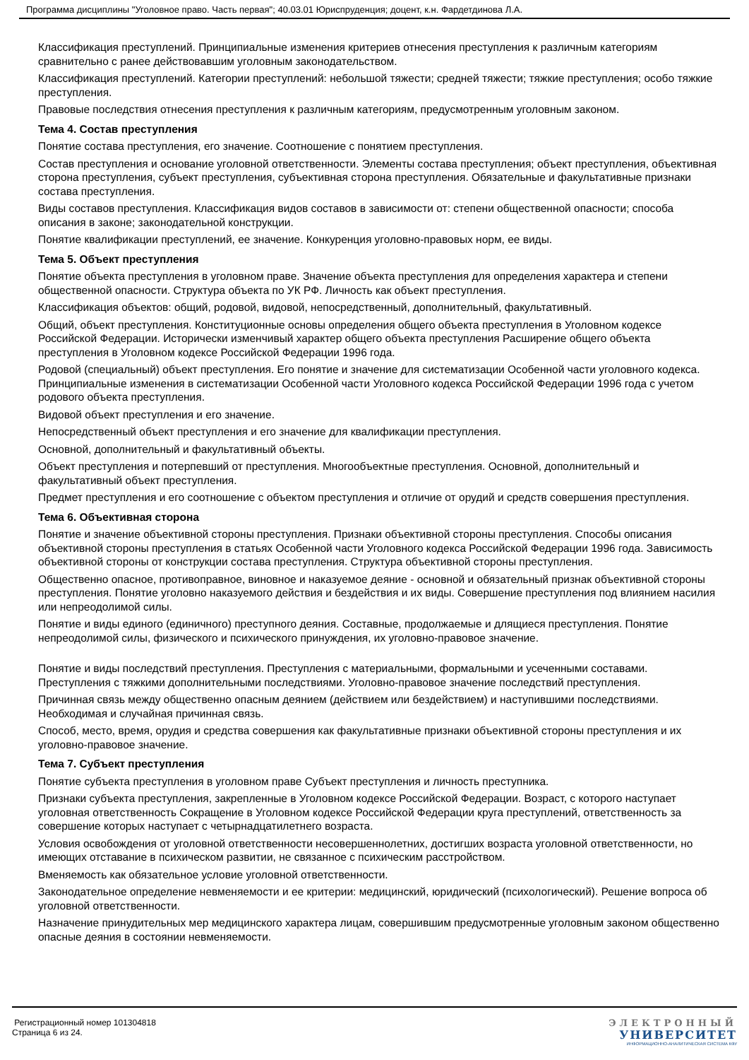Программа дисциплины "Уголовное право. Часть первая"; 40.03.01 Юриспруденция; доцент, к.н. Фардетдинова Л.А.
Классификация преступлений. Принципиальные изменения критериев отнесения преступления к различным категориям сравнительно с ранее действовавшим уголовным законодательством.
Классификация преступлений. Категории преступлений: небольшой тяжести; средней тяжести; тяжкие преступления; особо тяжкие преступления.
Правовые последствия отнесения преступления к различным категориям, предусмотренным уголовным законом.
Тема 4. Состав преступления
Понятие состава преступления, его значение. Соотношение с понятием преступления.
Состав преступления и основание уголовной ответственности. Элементы состава преступления; объект преступления, объективная сторона преступления, субъект преступления, субъективная сторона преступления. Обязательные и факультативные признаки состава преступления.
Виды составов преступления. Классификация видов составов в зависимости от: степени общественной опасности; способа описания в законе; законодательной конструкции.
Понятие квалификации преступлений, ее значение. Конкуренция уголовно-правовых норм, ее виды.
Тема 5. Объект преступления
Понятие объекта преступления в уголовном праве. Значение объекта преступления для определения характера и степени общественной опасности. Структура объекта по УК РФ. Личность как объект преступления.
Классификация объектов: общий, родовой, видовой, непосредственный, дополнительный, факультативный.
Общий, объект преступления. Конституционные основы определения общего объекта преступления в Уголовном кодексе Российской Федерации. Исторически изменчивый характер общего объекта преступления Расширение общего объекта преступления в Уголовном кодексе Российской Федерации 1996 года.
Родовой (специальный) объект преступления. Его понятие и значение для систематизации Особенной части уголовного кодекса. Принципиальные изменения в систематизации Особенной части Уголовного кодекса Российской Федерации 1996 года с учетом родового объекта преступления.
Видовой объект преступления и его значение.
Непосредственный объект преступления и его значение для квалификации преступления.
Основной, дополнительный и факультативный объекты.
Объект преступления и потерпевший от преступления. Многообъектные преступления. Основной, дополнительный и факультативный объект преступления.
Предмет преступления и его соотношение с объектом преступления и отличие от орудий и средств совершения преступления.
Тема 6. Объективная сторона
Понятие и значение объективной стороны преступления. Признаки объективной стороны преступления. Способы описания объективной стороны преступления в статьях Особенной части Уголовного кодекса Российской Федерации 1996 года. Зависимость объективной стороны от конструкции состава преступления. Структура объективной стороны преступления.
Общественно опасное, противоправное, виновное и наказуемое деяние - основной и обязательный признак объективной стороны преступления. Понятие уголовно наказуемого действия и бездействия и их виды. Совершение преступления под влиянием насилия или непреодолимой силы.
Понятие и виды единого (единичного) преступного деяния. Составные, продолжаемые и длящиеся преступления. Понятие непреодолимой силы, физического и психического принуждения, их уголовно-правовое значение.
Понятие и виды последствий преступления. Преступления с материальными, формальными и усеченными составами. Преступления с тяжкими дополнительными последствиями. Уголовно-правовое значение последствий преступления.
Причинная связь между общественно опасным деянием (действием или бездействием) и наступившими последствиями. Необходимая и случайная причинная связь.
Способ, место, время, орудия и средства совершения как факультативные признаки объективной стороны преступления и их уголовно-правовое значение.
Тема 7. Субъект преступления
Понятие субъекта преступления в уголовном праве Субъект преступления и личность преступника.
Признаки субъекта преступления, закрепленные в Уголовном кодексе Российской Федерации. Возраст, с которого наступает уголовная ответственность Сокращение в Уголовном кодексе Российской Федерации круга преступлений, ответственность за совершение которых наступает с четырнадцатилетнего возраста.
Условия освобождения от уголовной ответственности несовершеннолетних, достигших возраста уголовной ответственности, но имеющих отставание в психическом развитии, не связанное с психическим расстройством.
Вменяемость как обязательное условие уголовной ответственности.
Законодательное определение невменяемости и ее критерии: медицинский, юридический (психологический). Решение вопроса об уголовной ответственности.
Назначение принудительных мер медицинского характера лицам, совершившим предусмотренные уголовным законом общественно опасные деяния в состоянии невменяемости.
Регистрационный номер 101304818
Страница 6 из 24.
ЭЛЕКТРОННЫЙ
УНИВЕРСИТЕТ
ИНФОРМАЦИОННО-АНАЛИТИЧЕСКАЯ СИСТЕМА КФУ